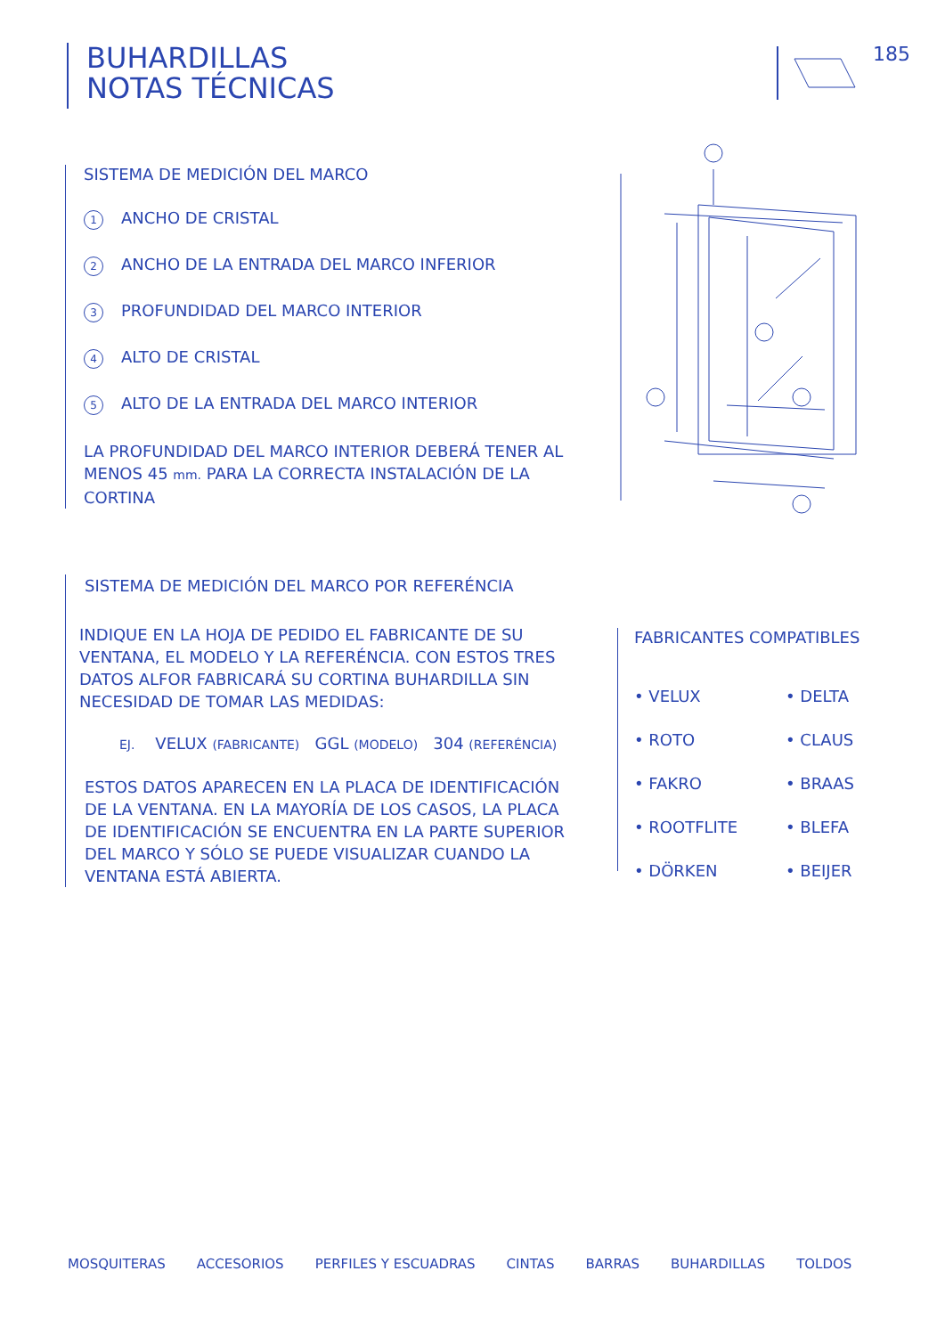BUHARDILLAS
NOTAS TÉCNICAS
185
SISTEMA DE MEDICIÓN DEL MARCO
1 ANCHO DE CRISTAL
2 ANCHO DE LA ENTRADA DEL MARCO INFERIOR
3 PROFUNDIDAD DEL MARCO INTERIOR
4 ALTO DE CRISTAL
5 ALTO DE LA ENTRADA DEL MARCO INTERIOR
LA PROFUNDIDAD DEL MARCO INTERIOR DEBERÁ TENER AL MENOS 45 mm. PARA LA CORRECTA INSTALACIÓN DE LA CORTINA
SISTEMA DE MEDICIÓN DEL MARCO POR REFERÉNCIA
INDIQUE EN LA HOJA DE PEDIDO EL FABRICANTE DE SU VENTANA, EL MODELO Y LA REFERÉNCIA. CON ESTOS TRES DATOS ALFOR FABRICARÁ SU CORTINA BUHARDILLA SIN NECESIDAD DE TOMAR LAS MEDIDAS:
EJ. VELUX (FABRICANTE) GGL (MODELO) 304 (REFERÉNCIA)
ESTOS DATOS APARECEN EN LA PLACA DE IDENTIFICACIÓN DE LA VENTANA. EN LA MAYORÍA DE LOS CASOS, LA PLACA DE IDENTIFICACIÓN SE ENCUENTRA EN LA PARTE SUPERIOR DEL MARCO Y SÓLO SE PUEDE VISUALIZAR CUANDO LA VENTANA ESTÁ ABIERTA.
FABRICANTES COMPATIBLES
• VELUX • DELTA • ROTO • CLAUS • FAKRO • BRAAS • ROOTFLITE • BLEFA • DÖRKEN • BEIJER
MOSQUITERAS ACCESORIOS PERFILES Y ESCUADRAS CINTAS BARRAS BUHARDILLAS TOLDOS